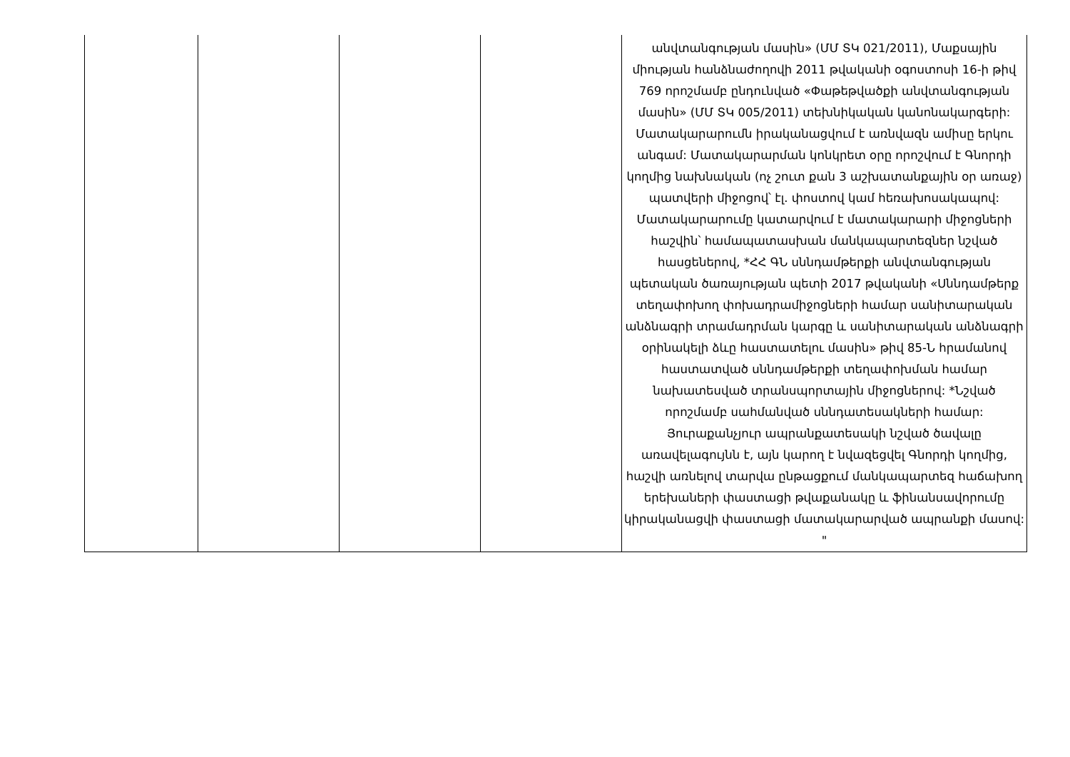| | | | | անվտանգության մասին» (ՄՄ ՏԿ 021/2011), Մաքսային միության հանձնաժողովի 2011 թվականի օգոստոսի 16-ի թիվ 769 որոշմամբ ընդունված «Փաթեթվածքի անվտանգության մասին» (ՄՄ ՏԿ 005/2011) տեխնիկական կանոնակարգերի: Մատակարարումն իրականացվում է առնվազն ամիսը երկու անգամ: Մատակարարման կոնկրետ օրը որոշվում է Գնորդի կողմից նախնական (ոչ շուտ քան 3 աշխատանքային օր առաջ) պատվերի միջոցով՝ էլ. փոստով կամ հեռախոսակապով: Մատակարարումը կատարվում է մատակարարի միջոցների հաշվին՝ համապատասխան մանկապարտեզներ նշված հասցեներով, *ՀՀ ԳՆ սննդամթերքի անվտանգության պետական ծառայության պետի 2017 թվականի «Սննդամթերք տեղափոխող փոխադրամիջոցների համար սանիտարական անձնագրի տրամադրման կարգը և սանիտարական անձնագրի օրինակելի ձևը հաստատելու մասին» թիվ 85-Ն հրամանով հաստատված սննդամթերքի տեղափոխման համար նախատեսված տրանսպորտային միջոցներով: *Նշված որոշմամբ սահմանված սննդատեսակների համար: Յուրաքանչյուր ապրանքատեսակի նշված ծավալը առավելագույնն է, այն կարող է նվազեցվել Գնորդի կողմից, հաշվի առնելով տարվա ընթացքում մանկապարտեզ հաճախող երեխաների փաստացի թվաքանակը և ֆինանսավորումը կիրականացվի փաստացի մատակարարված ապրանքի մասով: " |